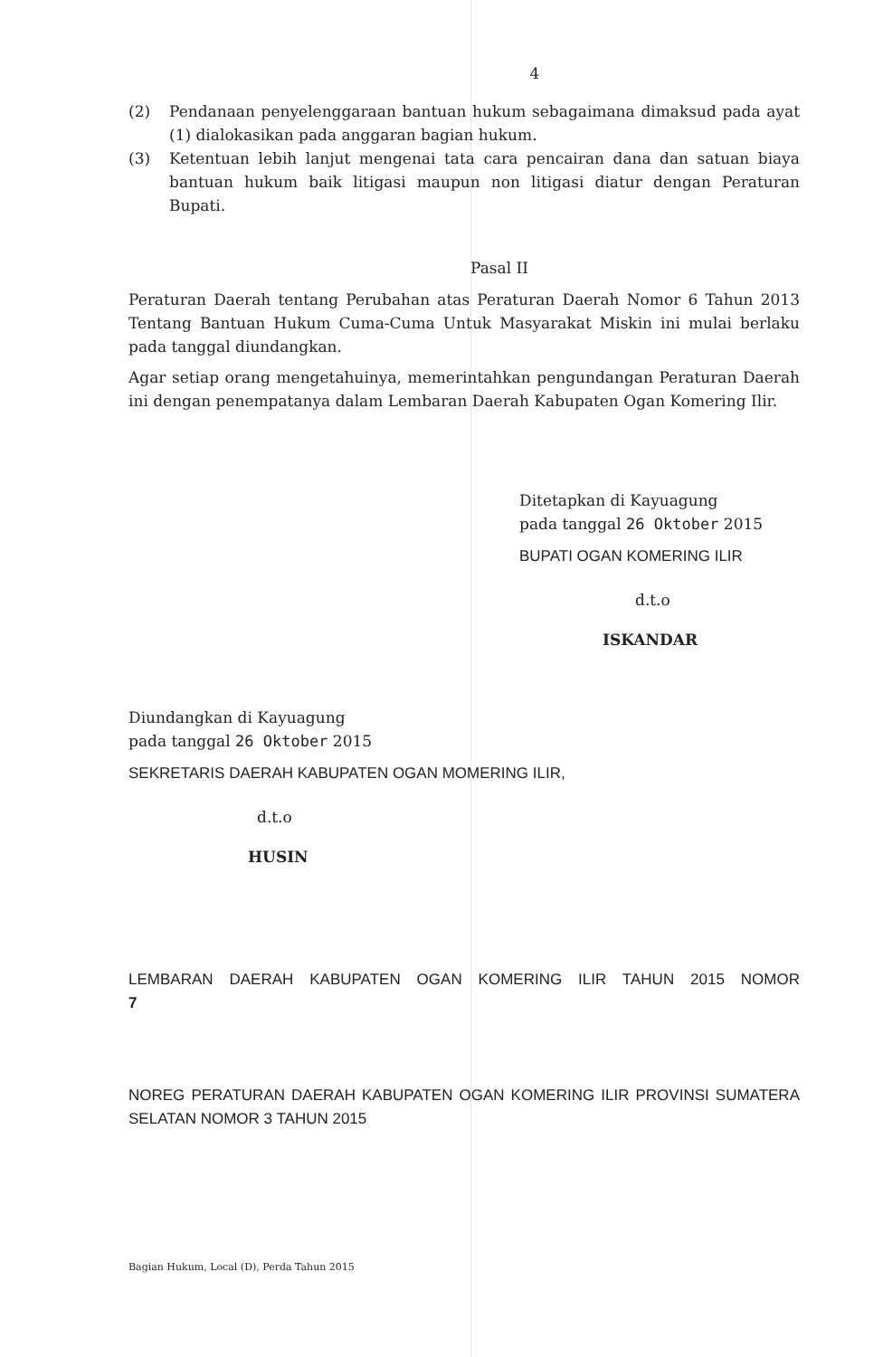4
(2) Pendanaan penyelenggaraan bantuan hukum sebagaimana dimaksud pada ayat (1) dialokasikan pada anggaran bagian hukum.
(3) Ketentuan lebih lanjut mengenai tata cara pencairan dana dan satuan biaya bantuan hukum baik litigasi maupun non litigasi diatur dengan Peraturan Bupati.
Pasal II
Peraturan Daerah tentang Perubahan atas Peraturan Daerah Nomor 6 Tahun 2013 Tentang Bantuan Hukum Cuma-Cuma Untuk Masyarakat Miskin ini mulai berlaku pada tanggal diundangkan.
Agar setiap orang mengetahuinya, memerintahkan pengundangan Peraturan Daerah ini dengan penempatanya dalam Lembaran Daerah Kabupaten Ogan Komering Ilir.
Ditetapkan di Kayuagung
pada tanggal 26 Oktober 2015
BUPATI OGAN KOMERING ILIR
d.t.o
ISKANDAR
Diundangkan di Kayuagung
pada tanggal 26 Oktober 2015
SEKRETARIS DAERAH KABUPATEN OGAN MOMERING ILIR,
d.t.o
HUSIN
LEMBARAN DAERAH KABUPATEN OGAN KOMERING ILIR TAHUN 2015 NOMOR 7
NOREG PERATURAN DAERAH KABUPATEN OGAN KOMERING ILIR PROVINSI SUMATERA SELATAN NOMOR 3 TAHUN 2015
Bagian Hukum, Local (D), Perda Tahun 2015